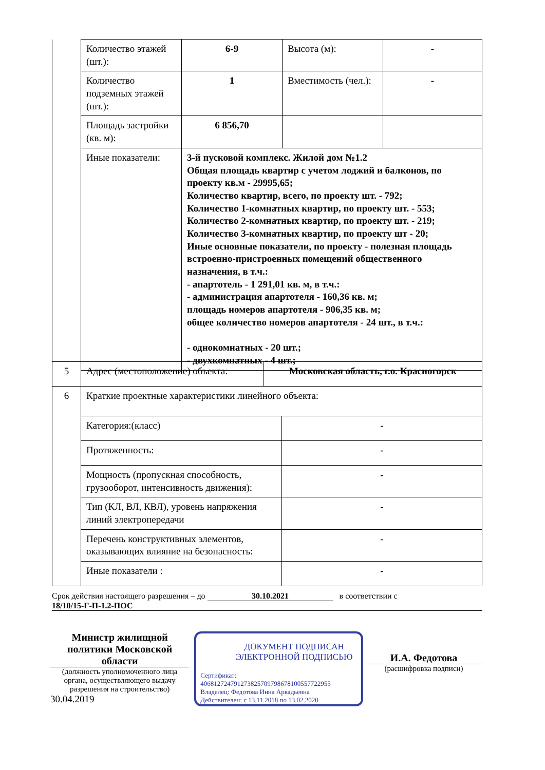| | Количество этажей (шт.): | 6-9 | Высота (м): | - |
| | Количество подземных этажей (шт.): | 1 | Вместимость (чел.): | - |
| | Площадь застройки (кв. м): | 6 856,70 | | |
| | Иные показатели: | 3-й пусковой комплекс. Жилой дом №1.2 Общая площадь квартир с учетом лоджий и балконов, по проекту кв.м - 29995,65; Количество квартир, всего, по проекту шт. - 792; Количество 1-комнатных квартир, по проекту шт. - 553; Количество 2-комнатных квартир, по проекту шт. - 219; Количество 3-комнатных квартир, по проекту шт - 20; Иные основные показатели, по проекту - полезная площадь встроенно-пристроенных помещений общественного назначения, в т.ч.: - апартотель - 1 291,01 кв. м, в т.ч.: - администрация апартотеля - 160,36 кв. м; площадь номеров апартотеля - 906,35 кв. м; общее количество номеров апартотеля - 24 шт., в т.ч.: - однокомнатных - 20 шт.; - двухкомнатных - 4 шт.; | | |
| 5 | Адрес (местоположение) объекта: | Московская область, г.о. Красногорск |
| 6 | Краткие проектные характеристики линейного объекта: | |
| | Категория:(класс) | - |
| | Протяженность: | - |
| | Мощность (пропускная способность, грузооборот, интенсивность движения): | - |
| | Тип (КЛ, ВЛ, КВЛ), уровень напряжения линий электропередачи | - |
| | Перечень конструктивных элементов, оказывающих влияние на безопасность: | - |
| | Иные показатели : | - |
Срок действия настоящего разрешения – до 30.10.2021 в соответствии с
18/10/15-Г-П-1.2-ПОС
Министр жилищной политики Московской области
(должность уполномоченного лица органа, осуществляющего выдачу разрешения на строительство)
30.04.2019
ДОКУМЕНТ ПОДПИСАН ЭЛЕКТРОННОЙ ПОДПИСЬЮ
Сертификат:
406812724791273825709798678100557722955
Владелец: Федотова Инна Аркадьевна
Действителен: с 13.11.2018 по 13.02.2020
И.А. Федотова
(расшифровка подписи)